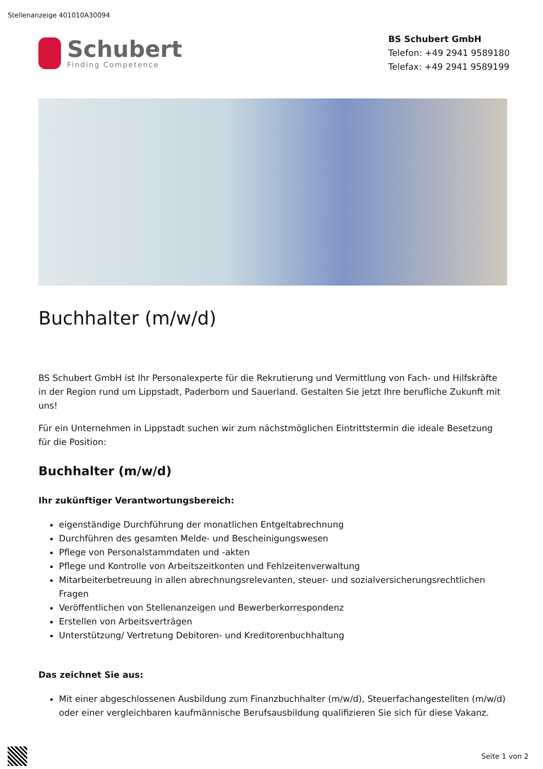Stellenanzeige 401010A30094
Schubert
Finding Competence
BS Schubert GmbH
Telefon: +49 2941 9589180
Telefax: +49 2941 9589199
Buchhalter (m/w/d)
BS Schubert GmbH ist Ihr Personalexperte für die Rekrutierung und Vermittlung von Fach- und Hilfskräfte in der Region rund um Lippstadt, Paderborn und Sauerland. Gestalten Sie jetzt Ihre berufliche Zukunft mit uns!
Für ein Unternehmen in Lippstadt suchen wir zum nächstmöglichen Eintrittstermin die ideale Besetzung für die Position:
Buchhalter (m/w/d)
Ihr zukünftiger Verantwortungsbereich:
eigenständige Durchführung der monatlichen Entgeltabrechnung
Durchführen des gesamten Melde- und Bescheinigungswesen
Pflege von Personalstammdaten und -akten
Pflege und Kontrolle von Arbeitszeitkonten und Fehlzeitenverwaltung
Mitarbeiterbetreuung in allen abrechnungsrelevanten, steuer- und sozialversicherungsrechtlichen Fragen
Veröffentlichen von Stellenanzeigen und Bewerberkorrespondenz
Erstellen von Arbeitsverträgen
Unterstützung/ Vertretung Debitoren- und Kreditorenbuchhaltung
Das zeichnet Sie aus:
Mit einer abgeschlossenen Ausbildung zum Finanzbuchhalter (m/w/d), Steuerfachangestellten (m/w/d) oder einer vergleichbaren kaufmännische Berufsausbildung qualifizieren Sie sich für diese Vakanz.
Seite 1 von 2